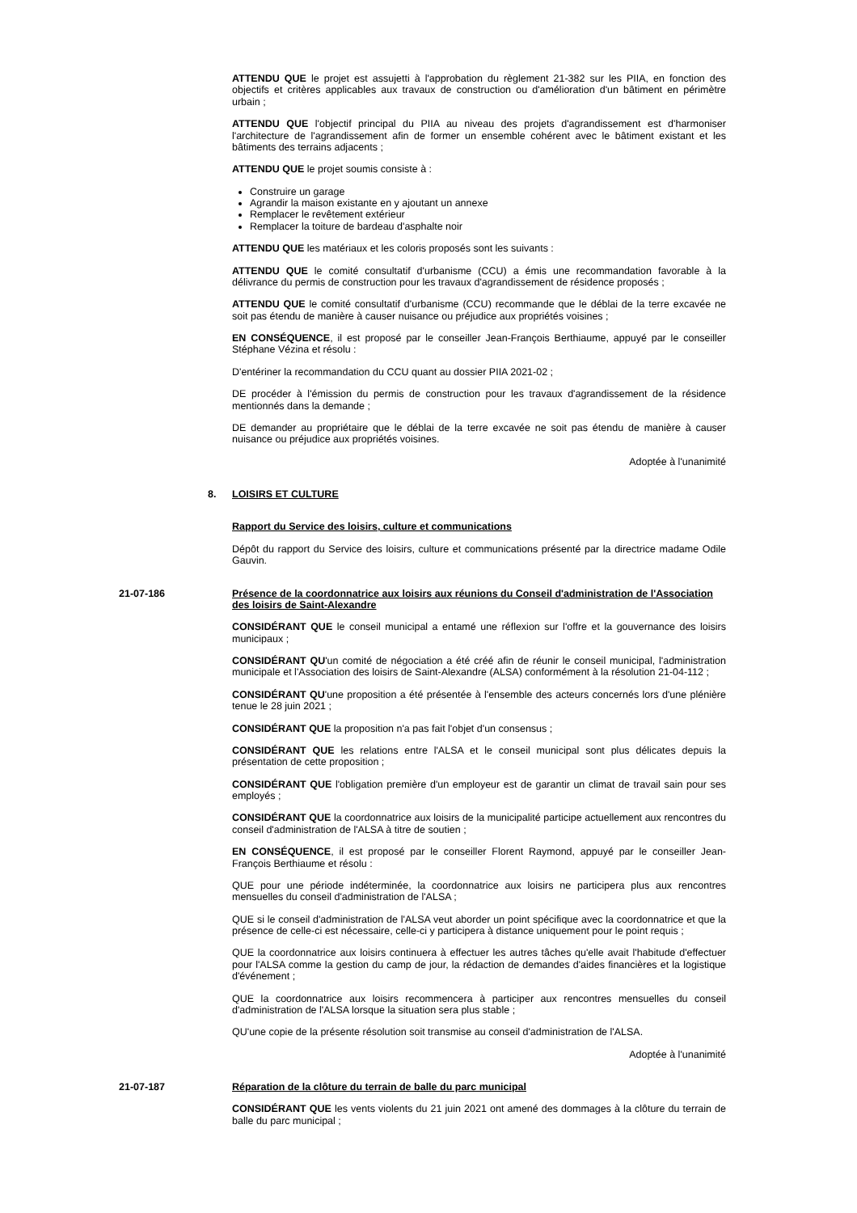ATTENDU QUE le projet est assujetti à l'approbation du règlement 21-382 sur les PIIA, en fonction des objectifs et critères applicables aux travaux de construction ou d'amélioration d'un bâtiment en périmètre urbain ;
ATTENDU QUE l'objectif principal du PIIA au niveau des projets d'agrandissement est d'harmoniser l'architecture de l'agrandissement afin de former un ensemble cohérent avec le bâtiment existant et les bâtiments des terrains adjacents ;
ATTENDU QUE le projet soumis consiste à :
Construire un garage
Agrandir la maison existante en y ajoutant un annexe
Remplacer le revêtement extérieur
Remplacer la toiture de bardeau d'asphalte noir
ATTENDU QUE les matériaux et les coloris proposés sont les suivants :
ATTENDU QUE le comité consultatif d'urbanisme (CCU) a émis une recommandation favorable à la délivrance du permis de construction pour les travaux d'agrandissement de résidence proposés ;
ATTENDU QUE le comité consultatif d'urbanisme (CCU) recommande que le déblai de la terre excavée ne soit pas étendu de manière à causer nuisance ou préjudice aux propriétés voisines ;
EN CONSÉQUENCE, il est proposé par le conseiller Jean-François Berthiaume, appuyé par le conseiller Stéphane Vézina et résolu :
D'entériner la recommandation du CCU quant au dossier PIIA 2021-02 ;
DE procéder à l'émission du permis de construction pour les travaux d'agrandissement de la résidence mentionnés dans la demande ;
DE demander au propriétaire que le déblai de la terre excavée ne soit pas étendu de manière à causer nuisance ou préjudice aux propriétés voisines.
Adoptée à l'unanimité
8. LOISIRS ET CULTURE
Rapport du Service des loisirs, culture et communications
Dépôt du rapport du Service des loisirs, culture et communications présenté par la directrice madame Odile Gauvin.
21-07-186 Présence de la coordonnatrice aux loisirs aux réunions du Conseil d'administration de l'Association des loisirs de Saint-Alexandre
CONSIDÉRANT QUE le conseil municipal a entamé une réflexion sur l'offre et la gouvernance des loisirs municipaux ;
CONSIDÉRANT QU'un comité de négociation a été créé afin de réunir le conseil municipal, l'administration municipale et l'Association des loisirs de Saint-Alexandre (ALSA) conformément à la résolution 21-04-112 ;
CONSIDÉRANT QU'une proposition a été présentée à l'ensemble des acteurs concernés lors d'une plénière tenue le 28 juin 2021 ;
CONSIDÉRANT QUE la proposition n'a pas fait l'objet d'un consensus ;
CONSIDÉRANT QUE les relations entre l'ALSA et le conseil municipal sont plus délicates depuis la présentation de cette proposition ;
CONSIDÉRANT QUE l'obligation première d'un employeur est de garantir un climat de travail sain pour ses employés ;
CONSIDÉRANT QUE la coordonnatrice aux loisirs de la municipalité participe actuellement aux rencontres du conseil d'administration de l'ALSA à titre de soutien ;
EN CONSÉQUENCE, il est proposé par le conseiller Florent Raymond, appuyé par le conseiller Jean-François Berthiaume et résolu :
QUE pour une période indéterminée, la coordonnatrice aux loisirs ne participera plus aux rencontres mensuelles du conseil d'administration de l'ALSA ;
QUE si le conseil d'administration de l'ALSA veut aborder un point spécifique avec la coordonnatrice et que la présence de celle-ci est nécessaire, celle-ci y participera à distance uniquement pour le point requis ;
QUE la coordonnatrice aux loisirs continuera à effectuer les autres tâches qu'elle avait l'habitude d'effectuer pour l'ALSA comme la gestion du camp de jour, la rédaction de demandes d'aides financières et la logistique d'événement ;
QUE la coordonnatrice aux loisirs recommencera à participer aux rencontres mensuelles du conseil d'administration de l'ALSA lorsque la situation sera plus stable ;
QU'une copie de la présente résolution soit transmise au conseil d'administration de l'ALSA.
Adoptée à l'unanimité
21-07-187 Réparation de la clôture du terrain de balle du parc municipal
CONSIDÉRANT QUE les vents violents du 21 juin 2021 ont amené des dommages à la clôture du terrain de balle du parc municipal ;